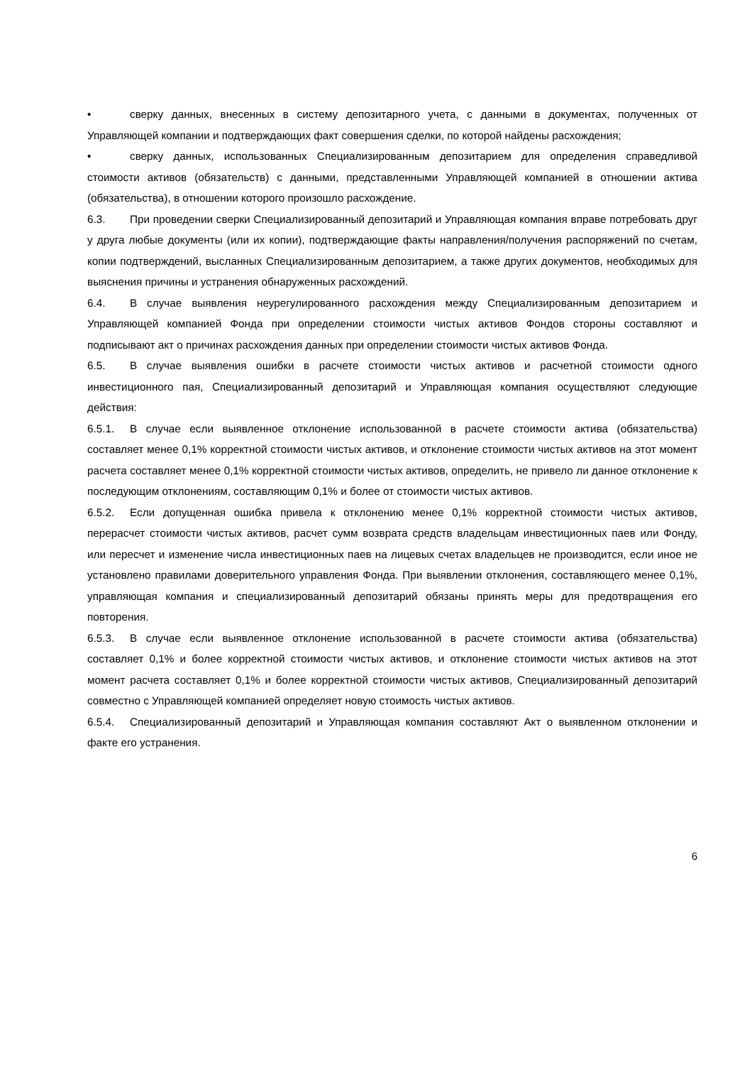• сверку данных, внесенных в систему депозитарного учета, с данными в документах, полученных от Управляющей компании и подтверждающих факт совершения сделки, по которой найдены расхождения;
• сверку данных, использованных Специализированным депозитарием для определения справедливой стоимости активов (обязательств) с данными, представленными Управляющей компанией в отношении актива (обязательства), в отношении которого произошло расхождение.
6.3. При проведении сверки Специализированный депозитарий и Управляющая компания вправе потребовать друг у друга любые документы (или их копии), подтверждающие факты направления/получения распоряжений по счетам, копии подтверждений, высланных Специализированным депозитарием, а также других документов, необходимых для выяснения причины и устранения обнаруженных расхождений.
6.4. В случае выявления неурегулированного расхождения между Специализированным депозитарием и Управляющей компанией Фонда при определении стоимости чистых активов Фондов стороны составляют и подписывают акт о причинах расхождения данных при определении стоимости чистых активов Фонда.
6.5. В случае выявления ошибки в расчете стоимости чистых активов и расчетной стоимости одного инвестиционного пая, Специализированный депозитарий и Управляющая компания осуществляют следующие действия:
6.5.1. В случае если выявленное отклонение использованной в расчете стоимости актива (обязательства) составляет менее 0,1% корректной стоимости чистых активов, и отклонение стоимости чистых активов на этот момент расчета составляет менее 0,1% корректной стоимости чистых активов, определить, не привело ли данное отклонение к последующим отклонениям, составляющим 0,1% и более от стоимости чистых активов.
6.5.2. Если допущенная ошибка привела к отклонению менее 0,1% корректной стоимости чистых активов, перерасчет стоимости чистых активов, расчет сумм возврата средств владельцам инвестиционных паев или Фонду, или пересчет и изменение числа инвестиционных паев на лицевых счетах владельцев не производится, если иное не установлено правилами доверительного управления Фонда. При выявлении отклонения, составляющего менее 0,1%, управляющая компания и специализированный депозитарий обязаны принять меры для предотвращения его повторения.
6.5.3. В случае если выявленное отклонение использованной в расчете стоимости актива (обязательства) составляет 0,1% и более корректной стоимости чистых активов, и отклонение стоимости чистых активов на этот момент расчета составляет 0,1% и более корректной стоимости чистых активов, Специализированный депозитарий совместно с Управляющей компанией определяет новую стоимость чистых активов.
6.5.4. Специализированный депозитарий и Управляющая компания составляют Акт о выявленном отклонении и факте его устранения.
6